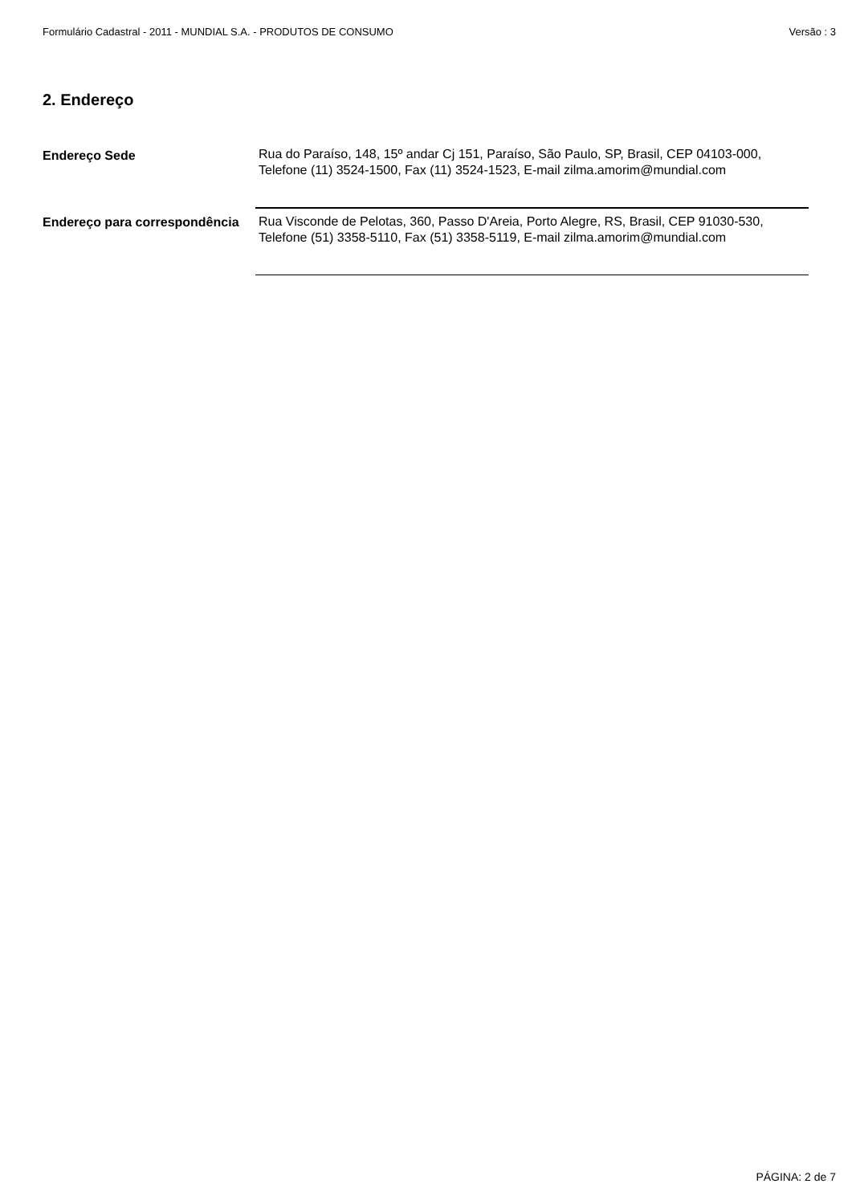Formulário Cadastral - 2011 - MUNDIAL S.A. - PRODUTOS DE CONSUMO Versão : 3
2. Endereço
| Endereço Sede | Rua do Paraíso, 148, 15º andar Cj 151, Paraíso, São Paulo, SP, Brasil, CEP 04103-000, Telefone (11) 3524-1500, Fax (11) 3524-1523, E-mail zilma.amorim@mundial.com |
| Endereço para correspondência | Rua Visconde de Pelotas, 360, Passo D'Areia, Porto Alegre, RS, Brasil, CEP 91030-530, Telefone (51) 3358-5110, Fax (51) 3358-5119, E-mail zilma.amorim@mundial.com |
PÁGINA: 2 de 7